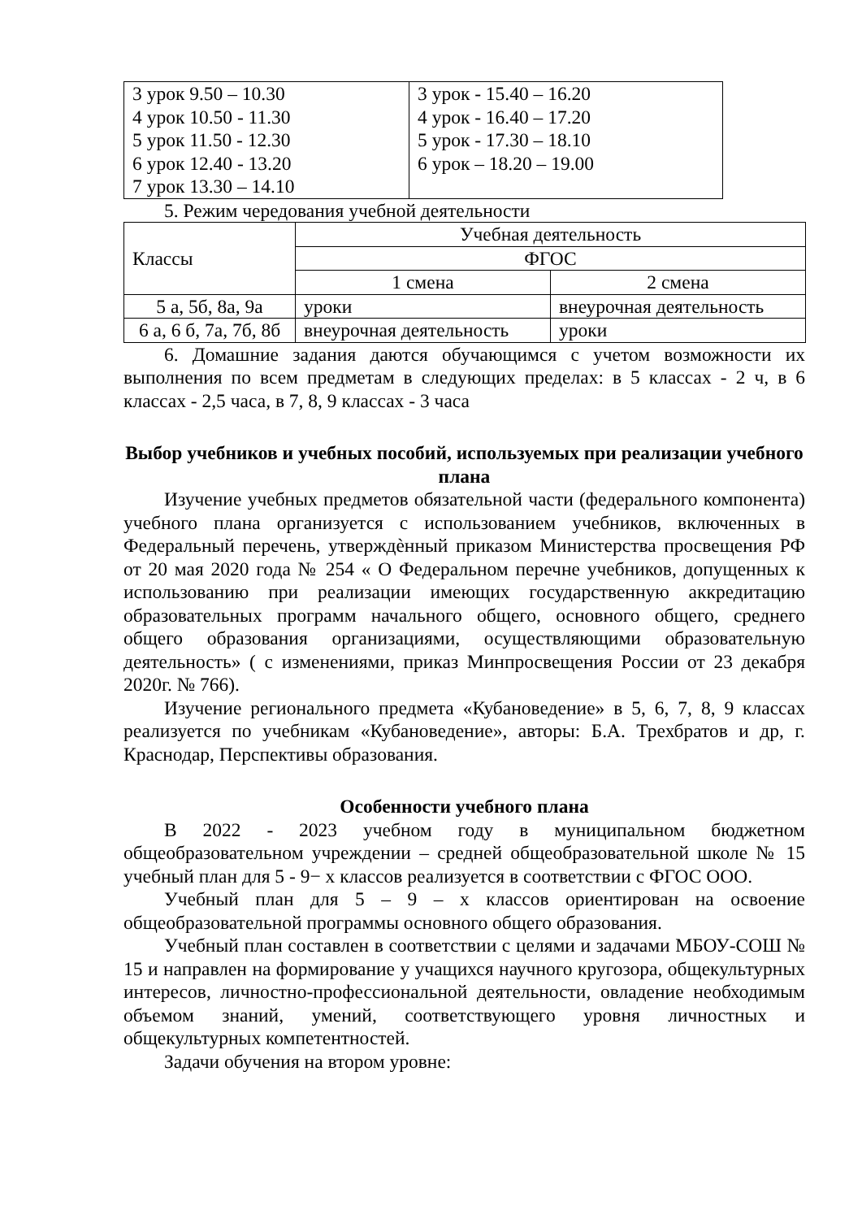| 3 урок 9.50 – 10.30 4 урок 10.50 - 11.30 5 урок 11.50 - 12.30 6 урок 12.40 - 13.20 7 урок 13.30 – 14.10 | 3 урок - 15.40 – 16.20 4 урок - 16.40 – 17.20 5 урок - 17.30 – 18.10 6 урок – 18.20 – 19.00 |
5. Режим чередования учебной деятельности
| Классы | Учебная деятельность | |
| | ФГОС | |
| | 1 смена | 2 смена |
| 5 а, 5б, 8а, 9а | уроки | внеурочная деятельность |
| 6 а, 6 б, 7а, 7б, 8б | внеурочная деятельность | уроки |
6. Домашние задания даются обучающимся с учетом возможности их выполнения по всем предметам в следующих пределах: в 5 классах - 2 ч, в 6 классах - 2,5 часа, в 7, 8, 9 классах - 3 часа
Выбор учебников и учебных пособий, используемых при реализации учебного плана
Изучение учебных предметов обязательной части (федерального компонента) учебного плана организуется с использованием учебников, включенных в Федеральный перечень, утверждѐнный приказом Министерства просвещения РФ от 20 мая 2020 года № 254 « О Федеральном перечне учебников, допущенных к использованию при реализации имеющих государственную аккредитацию образовательных программ начального общего, основного общего, среднего общего образования организациями, осуществляющими образовательную деятельность» ( с изменениями, приказ Минпросвещения России от 23 декабря 2020г. № 766).
Изучение регионального предмета «Кубановедение» в 5, 6, 7, 8, 9 классах реализуется по учебникам «Кубановедение», авторы: Б.А. Трехбратов и др, г. Краснодар, Перспективы образования.
Особенности учебного плана
В 2022 - 2023 учебном году в муниципальном бюджетном общеобразовательном учреждении – средней общеобразовательной школе № 15 учебный план для 5 - 9− х классов реализуется в соответствии с ФГОС ООО.
Учебный план для 5 – 9 – х классов ориентирован на освоение общеобразовательной программы основного общего образования.
Учебный план составлен в соответствии с целями и задачами МБОУ-СОШ № 15 и направлен на формирование у учащихся научного кругозора, общекультурных интересов, личностно-профессиональной деятельности, овладение необходимым объемом знаний, умений, соответствующего уровня личностных и общекультурных компетентностей.
Задачи обучения на втором уровне: